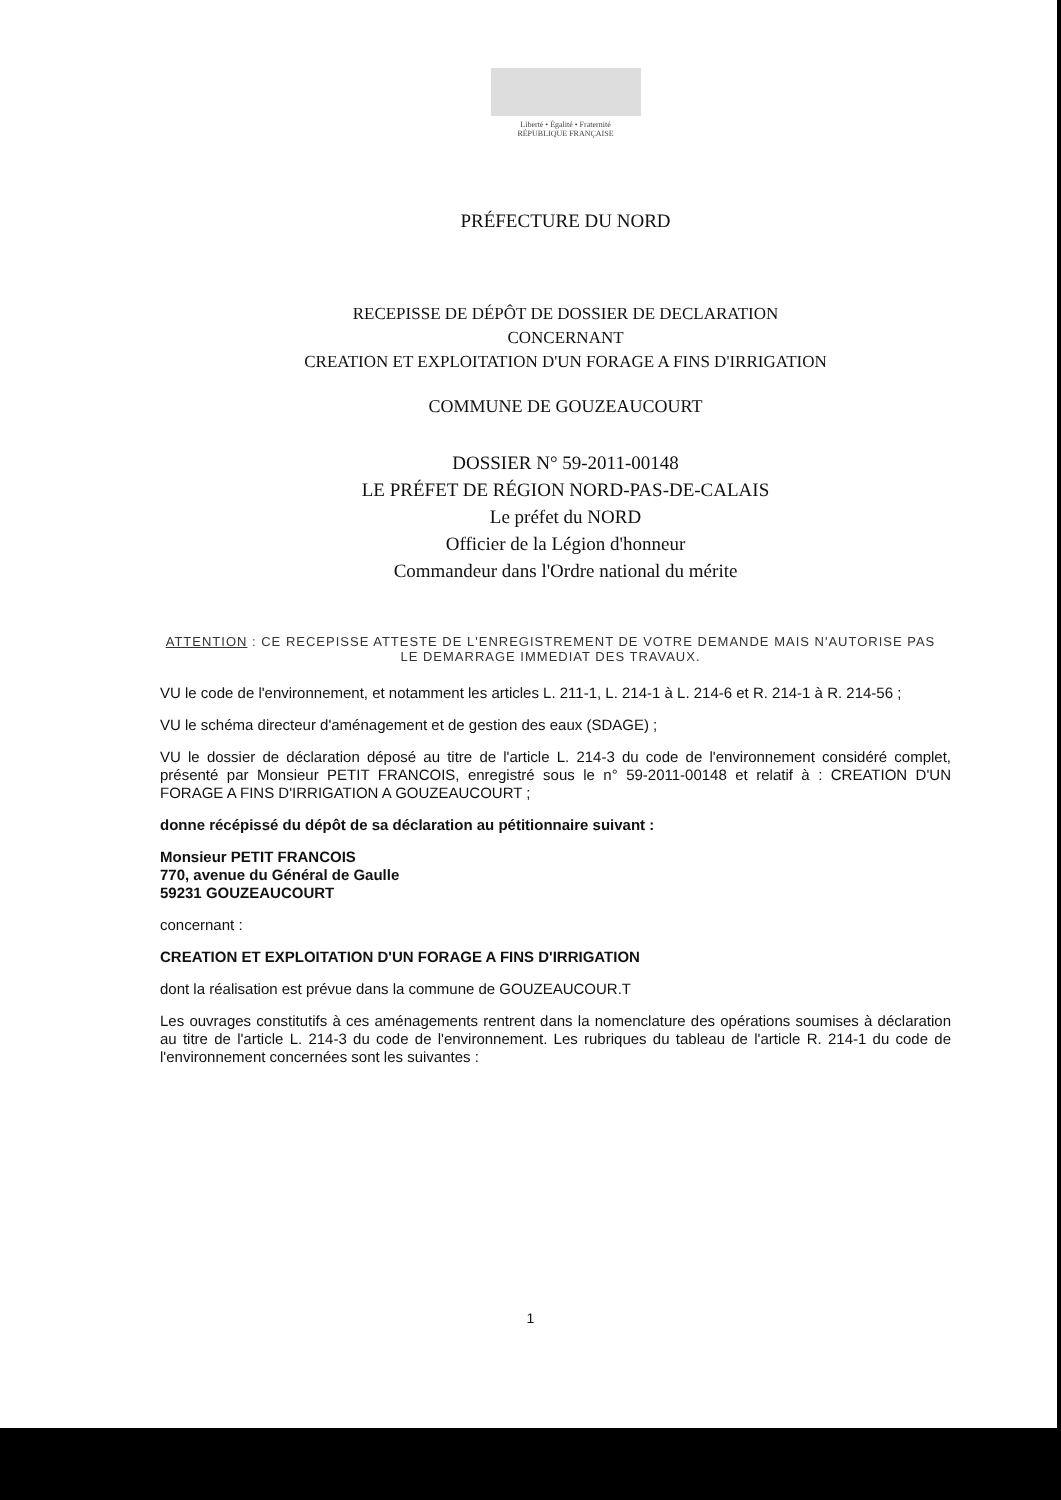Liberté • Égalité • Fraternité
RÉPUBLIQUE FRANÇAISE
PRÉFECTURE DU NORD
RECEPISSE DE DÉPÔT DE DOSSIER DE DECLARATION
CONCERNANT
CREATION ET EXPLOITATION D'UN FORAGE A FINS D'IRRIGATION
COMMUNE DE GOUZEAUCOURT
DOSSIER N° 59-2011-00148
LE PRÉFET DE RÉGION NORD-PAS-DE-CALAIS
Le préfet du NORD
Officier de la Légion d'honneur
Commandeur dans l'Ordre national du mérite
ATTENTION : CE RECEPISSE ATTESTE DE L'ENREGISTREMENT DE VOTRE DEMANDE MAIS N'AUTORISE PAS LE DEMARRAGE IMMEDIAT DES TRAVAUX.
VU le code de l'environnement, et notamment les articles L. 211-1, L. 214-1 à L. 214-6 et R. 214-1 à R. 214-56 ;
VU le schéma directeur d'aménagement et de gestion des eaux (SDAGE) ;
VU le dossier de déclaration déposé au titre de l'article L. 214-3 du code de l'environnement considéré complet, présenté par Monsieur PETIT FRANCOIS, enregistré sous le n° 59-2011-00148 et relatif à : CREATION D'UN FORAGE A FINS D'IRRIGATION A GOUZEAUCOURT ;
donne récépissé du dépôt de sa déclaration au pétitionnaire suivant :
Monsieur PETIT FRANCOIS
770, avenue du Général de Gaulle
59231 GOUZEAUCOURT
concernant :
CREATION ET EXPLOITATION D'UN FORAGE A FINS D'IRRIGATION
dont la réalisation est prévue dans la commune de GOUZEAUCOUR.T
Les ouvrages constitutifs à ces aménagements rentrent dans la nomenclature des opérations soumises à déclaration au titre de l'article L. 214-3 du code de l'environnement. Les rubriques du tableau de l'article R. 214-1 du code de l'environnement concernées sont les suivantes :
1